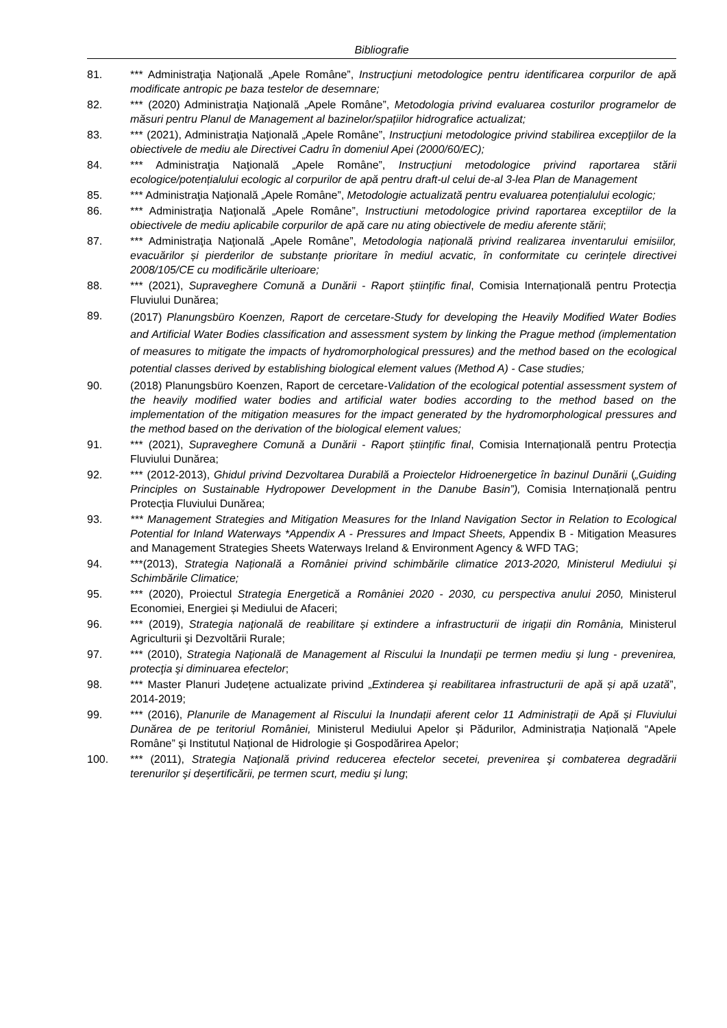Bibliografie
81. *** Administraţia Naţională „Apele Române”, Instrucţiuni metodologice pentru identificarea corpurilor de apă modificate antropic pe baza testelor de desemnare;
82. *** (2020) Administraţia Naţională „Apele Române”, Metodologia privind evaluarea costurilor programelor de măsuri pentru Planul de Management al bazinelor/spațiilor hidrografice actualizat;
83. *** (2021), Administraţia Naţională „Apele Române”, Instrucţiuni metodologice privind stabilirea excepţiilor de la obiectivele de mediu ale Directivei Cadru în domeniul Apei (2000/60/EC);
84. *** Administraţia Naţională „Apele Române”, Instrucțiuni metodologice privind raportarea stării ecologice/potențialului ecologic al corpurilor de apă pentru draft-ul celui de-al 3-lea Plan de Management
85. *** Administraţia Naţională „Apele Române”, Metodologie actualizată pentru evaluarea potențialului ecologic;
86. *** Administraţia Naţională „Apele Române”, Instructiuni metodologice privind raportarea exceptiilor de la obiectivele de mediu aplicabile corpurilor de apă care nu ating obiectivele de mediu aferente stării;
87. *** Administraţia Naţională „Apele Române”, Metodologia națională privind realizarea inventarului emisiilor, evacuărilor și pierderilor de substanțe prioritare în mediul acvatic, în conformitate cu cerințele directivei 2008/105/CE cu modificările ulterioare;
88. *** (2021), Supraveghere Comună a Dunării - Raport științific final, Comisia Internațională pentru Protecția Fluviului Dunărea;
89.
(2017) Planungsbüro Koenzen, Raport de cercetare-Study for developing the Heavily Modified Water Bodies and Artificial Water Bodies classification and assessment system by linking the Prague method (implementation of measures to mitigate the impacts of hydromorphological pressures) and the method based on the ecological potential classes derived by establishing biological element values (Method A) - Case studies;
90. (2018) Planungsbüro Koenzen, Raport de cercetare-Validation of the ecological potential assessment system of the heavily modified water bodies and artificial water bodies according to the method based on the implementation of the mitigation measures for the impact generated by the hydromorphological pressures and the method based on the derivation of the biological element values;
91. *** (2021), Supraveghere Comună a Dunării - Raport științific final, Comisia Internațională pentru Protecția Fluviului Dunărea;
92. *** (2012-2013), Ghidul privind Dezvoltarea Durabilă a Proiectelor Hidroenergetice în bazinul Dunării („Guiding Principles on Sustainable Hydropower Development in the Danube Basin”), Comisia Internațională pentru Protecția Fluviului Dunărea;
93. *** Management Strategies and Mitigation Measures for the Inland Navigation Sector in Relation to Ecological Potential for Inland Waterways *Appendix A - Pressures and Impact Sheets, Appendix B - Mitigation Measures and Management Strategies Sheets Waterways Ireland & Environment Agency & WFD TAG;
94. ***(2013), Strategia Națională a României privind schimbările climatice 2013-2020, Ministerul Mediului și Schimbările Climatice;
95. *** (2020), Proiectul Strategia Energetică a României 2020 - 2030, cu perspectiva anului 2050, Ministerul Economiei, Energiei și Mediului de Afaceri;
96. *** (2019), Strategia naţională de reabilitare și extindere a infrastructurii de irigații din România, Ministerul Agriculturii şi Dezvoltării Rurale;
97. *** (2010), Strategia Naţională de Management al Riscului la Inundaţii pe termen mediu şi lung - prevenirea, protecţia şi diminuarea efectelor;
98. *** Master Planuri Județene actualizate privind „Extinderea şi reabilitarea infrastructurii de apă și apă uzată”, 2014-2019;
99. *** (2016), Planurile de Management al Riscului la Inundații aferent celor 11 Administrații de Apă și Fluviului Dunărea de pe teritoriul României, Ministerul Mediului Apelor și Pădurilor, Administrația Națională “Apele Române” și Institutul Național de Hidrologie și Gospodărirea Apelor;
100. *** (2011), Strategia Naţională privind reducerea efectelor secetei, prevenirea şi combaterea degradării terenurilor şi deşertificării, pe termen scurt, mediu şi lung;